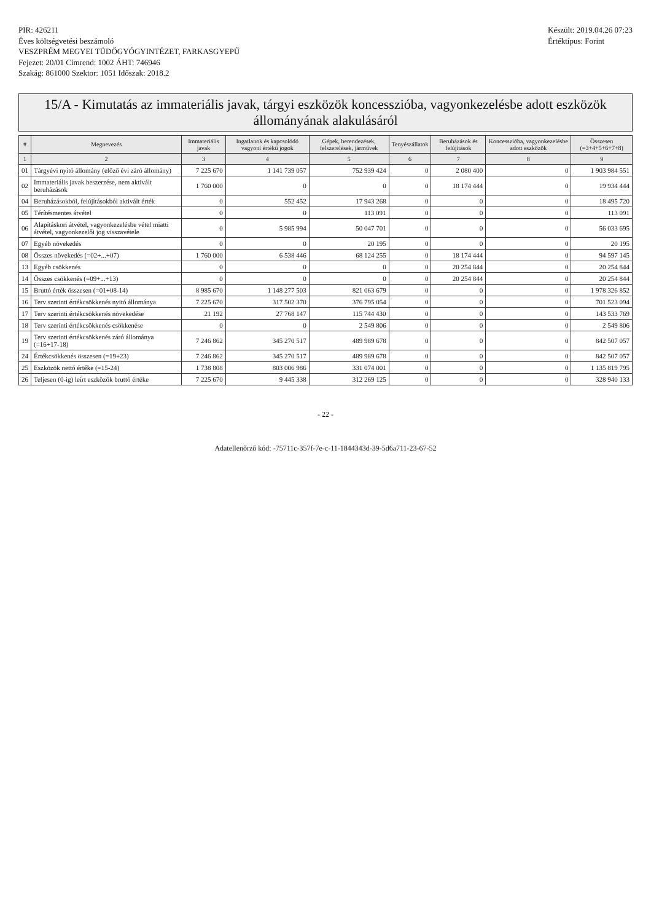PIR: 426211
Éves költségvetési beszámoló
VESZPRÉM MEGYEI TÜDŐGYÓGYINTÉZET, FARKASGYEPŰ
Fejezet: 20/01 Címrend: 1002 ÁHT: 746946
Szakág: 861000 Szektor: 1051 Időszak: 2018.2
Készült: 2019.04.26 07:23
Értéktípus: Forint
15/A - Kimutatás az immateriális javak, tárgyi eszközök koncesszióba, vagyonkezelésbe adott eszközök állományának alakulásáról
| # | Megnevezés | Immateriális javak | Ingatlanok és kapcsolódó vagyoni értékű jogok | Gépek, berendezések, felszerelések, járművek | Tenyészállatok | Beruházások és felújítások | Koncesszióba, vagyonkezelésbe adott eszközök | Összesen (=3+4+5+6+7+8) |
| --- | --- | --- | --- | --- | --- | --- | --- | --- |
| 1 | 2 | 3 | 4 | 5 | 6 | 7 | 8 | 9 |
| 01 | Tárgyévi nyitó állomány (előző évi záró állomány) | 7 225 670 | 1 141 739 057 | 752 939 424 | 0 | 2 080 400 | 0 | 1 903 984 551 |
| 02 | Immateriális javak beszerzése, nem aktivált beruházások | 1 760 000 | 0 | 0 | 0 | 18 174 444 | 0 | 19 934 444 |
| 04 | Beruházásokból, felújításokból aktivált érték | 0 | 552 452 | 17 943 268 | 0 | 0 | 0 | 18 495 720 |
| 05 | Térítésmentes átvétel | 0 | 0 | 113 091 | 0 | 0 | 0 | 113 091 |
| 06 | Alapításkori átvétel, vagyonkezelésbe vétel miatti átvétel, vagyonkezelői jog visszavétele | 0 | 5 985 994 | 50 047 701 | 0 | 0 | 0 | 56 033 695 |
| 07 | Egyéb növekedés | 0 | 0 | 20 195 | 0 | 0 | 0 | 20 195 |
| 08 | Összes növekedés (=02+...+07) | 1 760 000 | 6 538 446 | 68 124 255 | 0 | 18 174 444 | 0 | 94 597 145 |
| 13 | Egyéb csökkenés | 0 | 0 | 0 | 0 | 20 254 844 | 0 | 20 254 844 |
| 14 | Összes csökkenés (=09+...+13) | 0 | 0 | 0 | 0 | 20 254 844 | 0 | 20 254 844 |
| 15 | Bruttó érték összesen (=01+08-14) | 8 985 670 | 1 148 277 503 | 821 063 679 | 0 | 0 | 0 | 1 978 326 852 |
| 16 | Terv szerinti értékcsökkenés nyitó állománya | 7 225 670 | 317 502 370 | 376 795 054 | 0 | 0 | 0 | 701 523 094 |
| 17 | Terv szerinti értékcsökkenés növekedése | 21 192 | 27 768 147 | 115 744 430 | 0 | 0 | 0 | 143 533 769 |
| 18 | Terv szerinti értékcsökkenés csökkenése | 0 | 0 | 2 549 806 | 0 | 0 | 0 | 2 549 806 |
| 19 | Terv szerinti értékcsökkenés záró állománya (=16+17-18) | 7 246 862 | 345 270 517 | 489 989 678 | 0 | 0 | 0 | 842 507 057 |
| 24 | Értékcsökkenés összesen (=19+23) | 7 246 862 | 345 270 517 | 489 989 678 | 0 | 0 | 0 | 842 507 057 |
| 25 | Eszközök nettó értéke (=15-24) | 1 738 808 | 803 006 986 | 331 074 001 | 0 | 0 | 0 | 1 135 819 795 |
| 26 | Teljesen (0-ig) leírt eszközök bruttó értéke | 7 225 670 | 9 445 338 | 312 269 125 | 0 | 0 | 0 | 328 940 133 |
- 22 -
Adatellenőrző kód: -75711c-357f-7e-c-11-1844343d-39-5d6a711-23-67-52